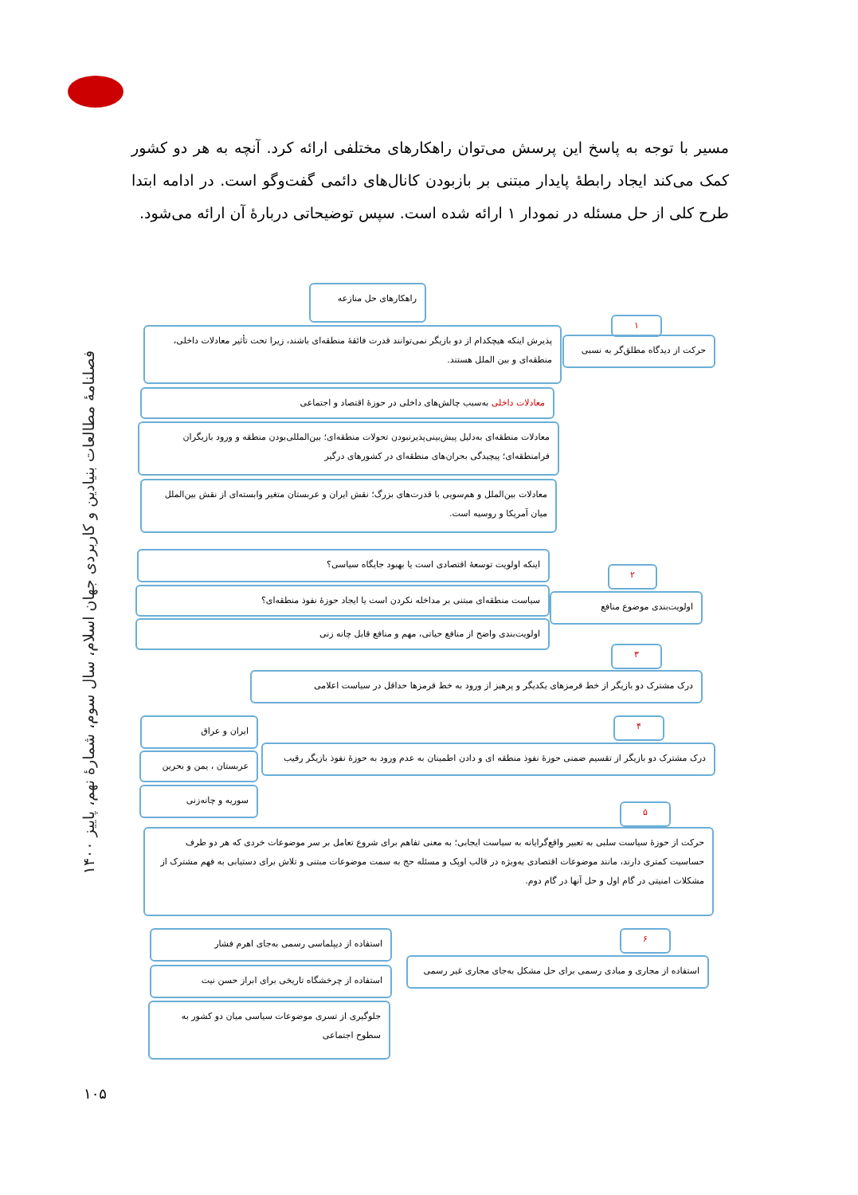مسیر با توجه به پاسخ این پرسش می‌توان راهکارهای مختلفی ارائه کرد. آنچه به هر دو کشور کمک می‌کند ایجاد رابطهٔ پایدار مبتنی بر بازبودن کانال‌های دائمی گفت‌وگو است. در ادامه ابتدا طرح کلی از حل مسئله در نمودار ۱ ارائه شده است. سپس توضیحاتی دربارهٔ آن ارائه می‌شود.
راهکارهای حل منازعه
۱
حرکت از دیدگاه مطلق‌گر به نسبی
پذیرش اینکه هیچکدام از دو بازیگر نمی‌توانند قدرت فائقهٔ منطقه‌ای باشند، زیرا تحت تأثیر معادلات داخلی، منطقه‌ای و بین الملل هستند.
معادلات داخلی به‌سبب چالش‌های داخلی در حوزهٔ اقتصاد و اجتماعی
معادلات منطقه‌ای به‌دلیل پیش‌بینی‌پذیرنبودن تحولات منطقه‌ای؛ بین‌المللی‌بودن منطقه و ورود بازیگران فرامنطقه‌ای؛ پیچیدگی بحران‌های منطقه‌ای در کشورهای درگیر
معادلات بین‌الملل و هم‌سویی با قدرت‌های بزرگ؛ نقش ایران و عربستان متغیر وابسته‌ای از نقش بین‌الملل میان آمریکا و روسیه است.
اینکه اولویت توسعهٔ اقتصادی است یا بهبود جایگاه سیاسی؟
۲
سیاست منطقه‌ای مبتنی بر مداخله نکردن است یا ایجاد حوزهٔ نفوذ منطقه‌ای؟
اولویت‌بندی موضوع منافع
اولویت‌بندی واضح از منافع حیاتی، مهم و منافع قابل چانه زنی
۳
درک مشترک دو بازیگر از خط قرمزهای یکدیگر و پرهیز از ورود به خط قرمزها حداقل در سیاست اعلامی
ایران و عراق ۴
درک مشترک دو بازیگر از تقسیم ضمنی حوزهٔ نفوذ منطقه ای و دادن اطمینان به عدم ورود به حوزهٔ نفوذ بازیگر رقیب
عربستان ، یمن و بحرین
سوریه و چانه‌زنی
۵
حرکت از حوزهٔ سیاست سلبی به تعبیر واقع‌گرایانه به سیاست ایجابی؛ به معنی تفاهم برای شروع تعامل بر سر موضوعات خردی که هر دو طرف حساسیت کمتری دارند، مانند موضوعات اقتصادی به‌ویژه در قالب اوپک و مسئله حج به سمت موضوعات مبتنی و تلاش برای دستیابی به فهم مشترک از مشکلات امنیتی در گام اول و حل آنها در گام دوم.
استفاده از دیپلماسی رسمی به‌جای اهرم فشار ۶
استفاده از مجاری و مبادی رسمی برای حل مشکل به‌جای مجاری غیر رسمی
استفاده از چرخشگاه تاریخی برای ابراز حسن نیت
جلوگیری از تسری موضوعات سیاسی میان دو کشور به سطوح اجتماعی
فصلنامهٔ مطالعات بنیادین و کاربردی جهان اسلام، سال سوم، شمارهٔ نهم، پاییز ۱۴۰۰
۱۰۵